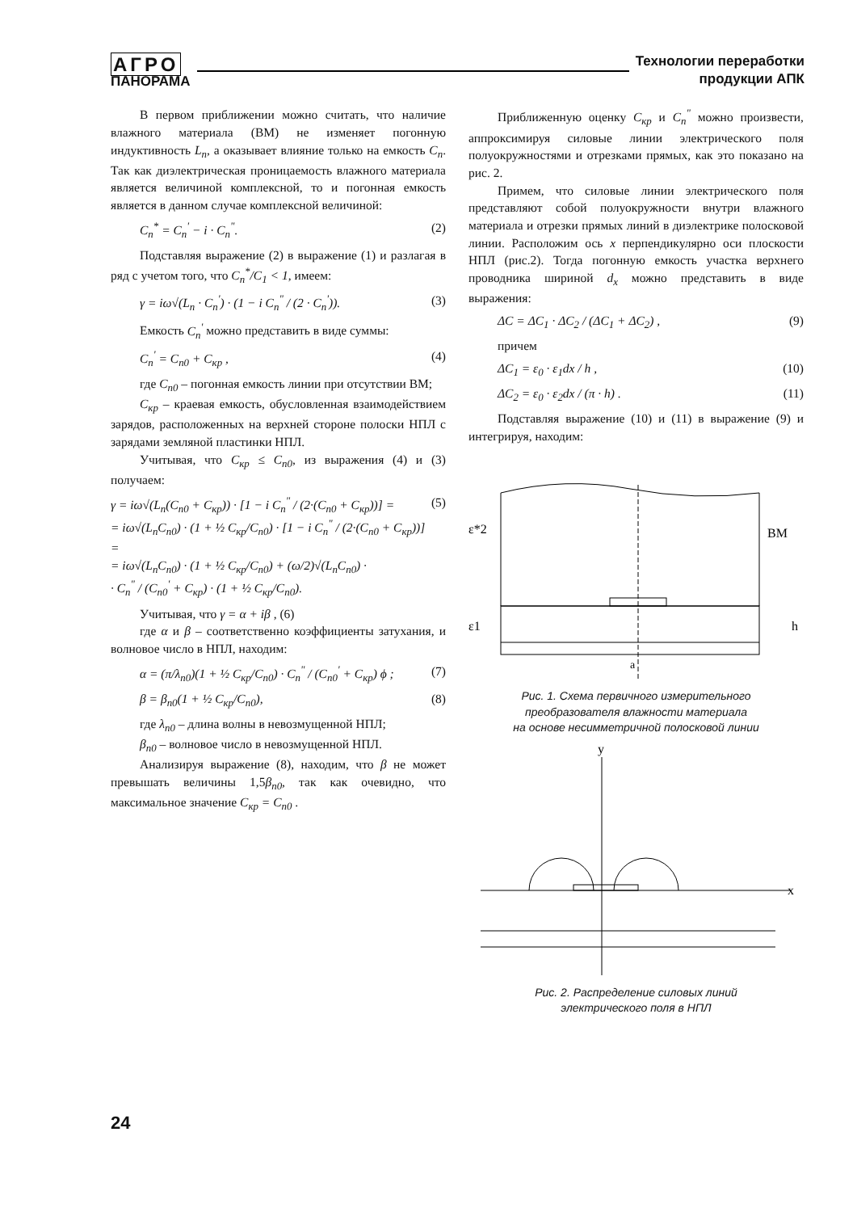АГРО
ПАНОРАМА
Технологии переработки
продукции АПК
В первом приближении можно считать, что наличие влажного материала (ВМ) не изменяет погонную индуктивность L<sub>n</sub>, а оказывает влияние только на емкость C<sub>n</sub>. Так как диэлектрическая проницаемость влажного материала является величиной комплексной, то и погонная емкость является в данном случае комплексной величиной:
C<sub>n</sub><sup>*</sup> = C<sub>n</sub><sup>'</sup> − i · C<sub>n</sub><sup>"</sup>. (2)
Подставляя выражение (2) в выражение (1) и разлагая в ряд с учетом того, что C<sub>n</sub><sup>*</sup>/C<sub>1</sub> < 1, имеем:
γ = iω√(L<sub>n</sub> · C<sub>n</sub><sup>'</sup>) · (1 − i C<sub>n</sub><sup>"</sup> / (2 · C<sub>n</sub><sup>'</sup>)). (3)
Емкость C<sub>n</sub><sup>'</sup> можно представить в виде суммы:
C<sub>n</sub><sup>'</sup> = C<sub>n0</sub> + C<sub>кр</sub> , (4)
где C<sub>n0</sub> – погонная емкость линии при отсутствии ВМ;
C<sub>кр</sub> – краевая емкость, обусловленная взаимодействием зарядов, расположенных на верхней стороне полоски НПЛ с зарядами земляной пластинки НПЛ.
Учитывая, что C<sub>кр</sub> ≤ C<sub>n0</sub>, из выражения (4) и (3) получаем:
γ = iω√(L<sub>n</sub>(C<sub>n0</sub> + C<sub>кр</sub>)) · [1 − i C<sub>n</sub><sup>"</sup> / (2·(C<sub>n0</sub> + C<sub>кр</sub>))] =
= iω√(L<sub>n</sub>C<sub>n0</sub>) · (1 + ½ C<sub>кр</sub>/C<sub>n0</sub>) · [1 − i C<sub>n</sub><sup>"</sup> / (2·(C<sub>n0</sub> + C<sub>кр</sub>))] =
= iω√(L<sub>n</sub>C<sub>n0</sub>) · (1 + ½ C<sub>кр</sub>/C<sub>n0</sub>) + (ω/2)√(L<sub>n</sub>C<sub>n0</sub>) ·
· C<sub>n</sub><sup>"</sup> / (C<sub>n0</sub><sup>'</sup> + C<sub>кр</sub>) · (1 + ½ C<sub>кр</sub>/C<sub>n0</sub>). (5)
Учитывая, что γ = α + iβ , (6)
где α и β – соответственно коэффициенты затухания, и волновое число в НПЛ, находим:
α = (π/λ<sub>n0</sub>)(1 + ½ C<sub>кр</sub>/C<sub>n0</sub>) · C<sub>n</sub><sup>"</sup> / (C<sub>n0</sub><sup>'</sup> + C<sub>кр</sub>) ϕ ; (7)
β = β<sub>n0</sub>(1 + ½ C<sub>кр</sub>/C<sub>n0</sub>), (8)
где λ<sub>n0</sub> – длина волны в невозмущенной НПЛ;
β<sub>n0</sub> – волновое число в невозмущенной НПЛ.
Анализируя выражение (8), находим, что β не может превышать величины 1,5β<sub>n0</sub>, так как очевидно, что максимальное значение C<sub>кр</sub> = C<sub>n0</sub> .
Приближенную оценку C<sub>кр</sub> и C<sub>n</sub><sup>"</sup> можно произвести, аппроксимируя силовые линии электрического поля полуокружностями и отрезками прямых, как это показано на рис. 2.
Примем, что силовые линии электрического поля представляют собой полуокружности внутри влажного материала и отрезки прямых линий в диэлектрике полосковой линии. Расположим ось x перпендикулярно оси плоскости НПЛ (рис.2). Тогда погонную емкость участка верхнего проводника шириной d<sub>x</sub> можно представить в виде выражения:
ΔC = ΔC<sub>1</sub> · ΔC<sub>2</sub> / (ΔC<sub>1</sub> + ΔC<sub>2</sub>) , (9)
причем
ΔC<sub>1</sub> = ε<sub>0</sub> · ε<sub>1</sub>dx / h , (10)
ΔC<sub>2</sub> = ε<sub>0</sub> · ε<sub>2</sub>dx / (π · h) . (11)
Подставляя выражение (10) и (11) в выражение (9) и интегрируя, находим:
ε*2
ВМ
ε1
h
a
Рис. 1. Схема первичного измерительного
преобразователя влажности материала
на основе несимметричной полосковой линии
y
x
Рис. 2. Распределение силовых линий
электрического поля в НПЛ
24